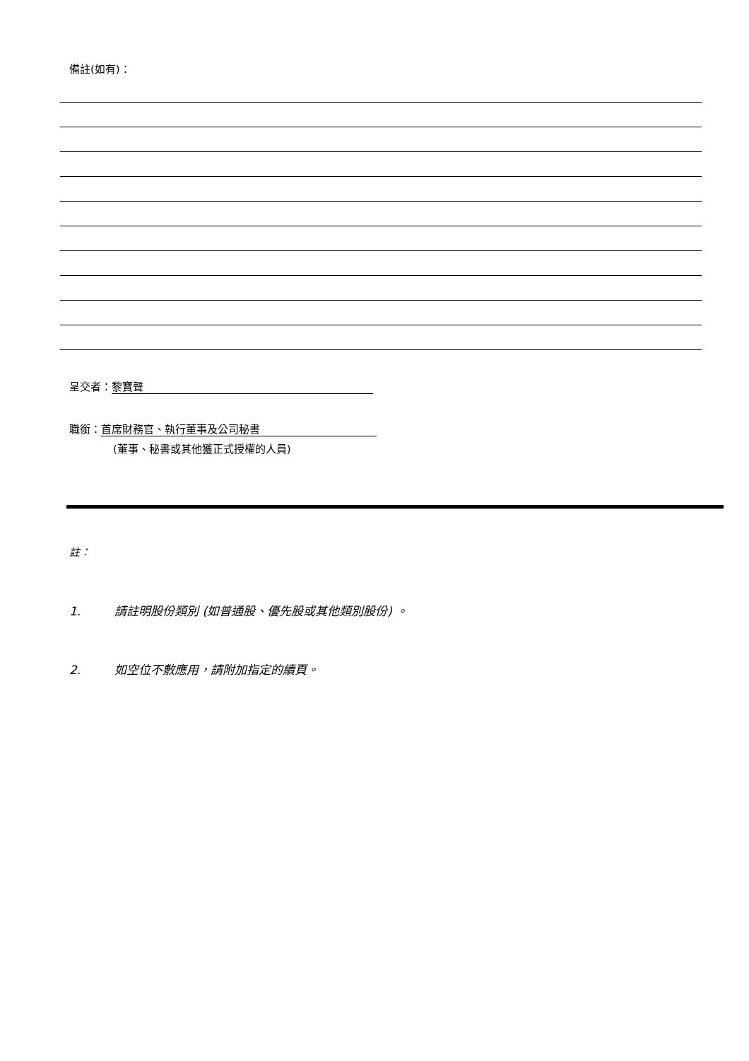備註(如有)：
呈交者： 黎寶聲
職銜： 首席財務官、執行董事及公司秘書
(董事、秘書或其他獲正式授權的人員)
註：
1. 請註明股份類別 (如普通股、優先股或其他類別股份) 。
2. 如空位不敷應用，請附加指定的續頁。